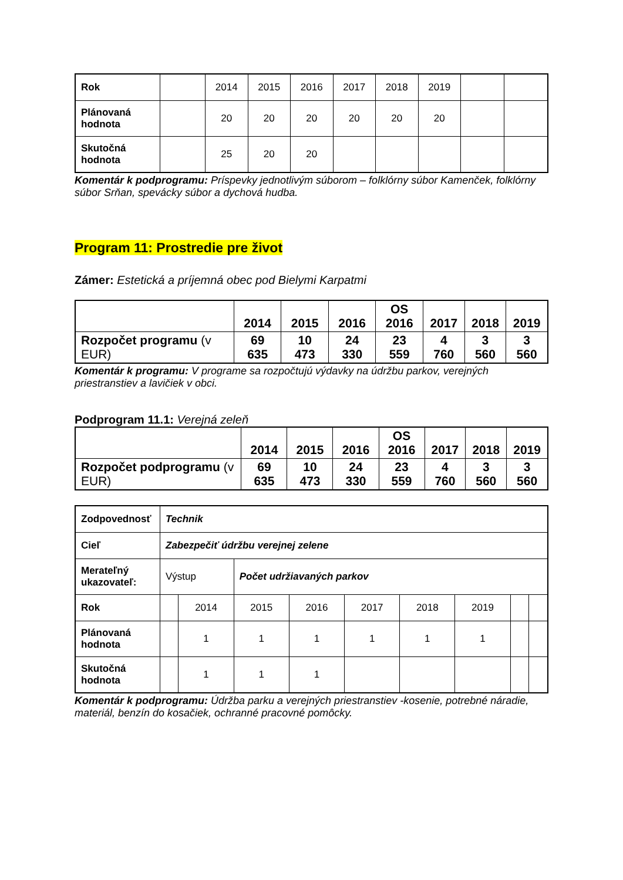| Rok | | 2014 | 2015 | 2016 | 2017 | 2018 | 2019 | | |
| Plánovaná hodnota | | 20 | 20 | 20 | 20 | 20 | 20 | | |
| Skutočná hodnota | | 25 | 20 | 20 | | | | | |
Komentár k podprogramu: Príspevky jednotlivým súborom – folklórny súbor Kamenček, folklórny súbor Srňan, spevácky súbor a dychová hudba.
Program 11: Prostredie pre život
Zámer: Estetická a príjemná obec pod Bielymi Karpatmi
| | 2014 | 2015 | 2016 | OS 2016 | 2017 | 2018 | 2019 |
| --- | --- | --- | --- | --- | --- | --- | --- |
| Rozpočet programu (v EUR) | 69 635 | 10 473 | 24 330 | 23 559 | 4 760 | 3 560 | 3 560 |
Komentár k programu: V programe sa rozpočtujú výdavky na údržbu parkov, verejných priestranstiev a lavičiek v obci.
Podprogram 11.1: Verejná zeleň
| | 2014 | 2015 | 2016 | OS 2016 | 2017 | 2018 | 2019 |
| --- | --- | --- | --- | --- | --- | --- | --- |
| Rozpočet podprogramu (v EUR) | 69 635 | 10 473 | 24 330 | 23 559 | 4 760 | 3 560 | 3 560 |
| Zodpovednosť | Technik | | | | | | | | |
| Cieľ | Zabezpečiť údržbu verejnej zelene | | | | | | | | |
| Merateľný ukazovateľ: | Výstup | | Počet udržiavaných parkov | | | | | | |
| Rok | | 2014 | 2015 | 2016 | 2017 | 2018 | 2019 | | |
| Plánovaná hodnota | | 1 | 1 | 1 | 1 | 1 | 1 | | |
| Skutočná hodnota | | 1 | 1 | 1 | | | | | |
Komentár k podprogramu: Údržba parku a verejných priestranstiev -kosenie, potrebné náradie, materiál, benzín do kosačiek, ochranné pracovné pomôcky.